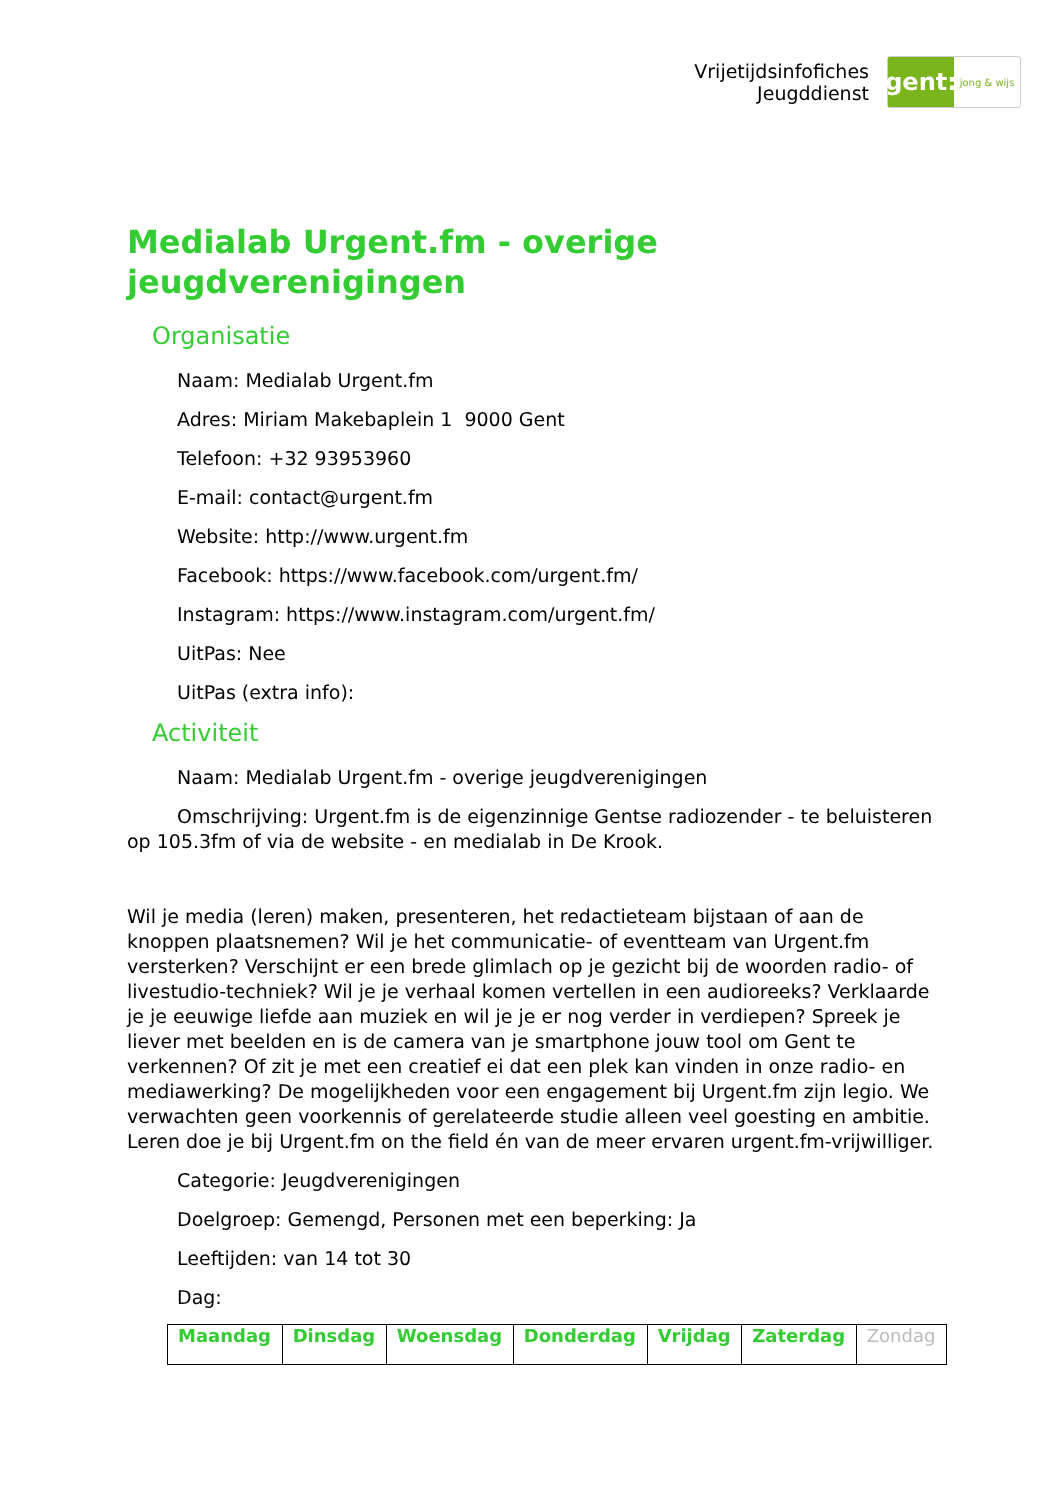Vrijetijdsinfofiches
Jeugddienst
gent:
jong & wijs
Medialab Urgent.fm - overige jeugdverenigingen
Organisatie
Naam: Medialab Urgent.fm
Adres: Miriam Makebaplein 1 9000 Gent
Telefoon: +32 93953960
E-mail: contact@urgent.fm
Website: http://www.urgent.fm
Facebook: https://www.facebook.com/urgent.fm/
Instagram: https://www.instagram.com/urgent.fm/
UitPas: Nee
UitPas (extra info):
Activiteit
Naam: Medialab Urgent.fm - overige jeugdverenigingen
Omschrijving: Urgent.fm is de eigenzinnige Gentse radiozender - te beluisteren op 105.3fm of via de website - en medialab in De Krook.
Wil je media (leren) maken, presenteren, het redactieteam bijstaan of aan de knoppen plaatsnemen? Wil je het communicatie- of eventteam van Urgent.fm versterken? Verschijnt er een brede glimlach op je gezicht bij de woorden radio- of livestudio-techniek? Wil je je verhaal komen vertellen in een audioreeks? Verklaarde je je eeuwige liefde aan muziek en wil je je er nog verder in verdiepen? Spreek je liever met beelden en is de camera van je smartphone jouw tool om Gent te verkennen? Of zit je met een creatief ei dat een plek kan vinden in onze radio- en mediawerking? De mogelijkheden voor een engagement bij Urgent.fm zijn legio. We verwachten geen voorkennis of gerelateerde studie alleen veel goesting en ambitie. Leren doe je bij Urgent.fm on the field én van de meer ervaren urgent.fm-vrijwilliger.
Categorie: Jeugdverenigingen
Doelgroep: Gemengd, Personen met een beperking: Ja
Leeftijden: van 14 tot 30
Dag:
| Maandag | Dinsdag | Woensdag | Donderdag | Vrijdag | Zaterdag | Zondag |